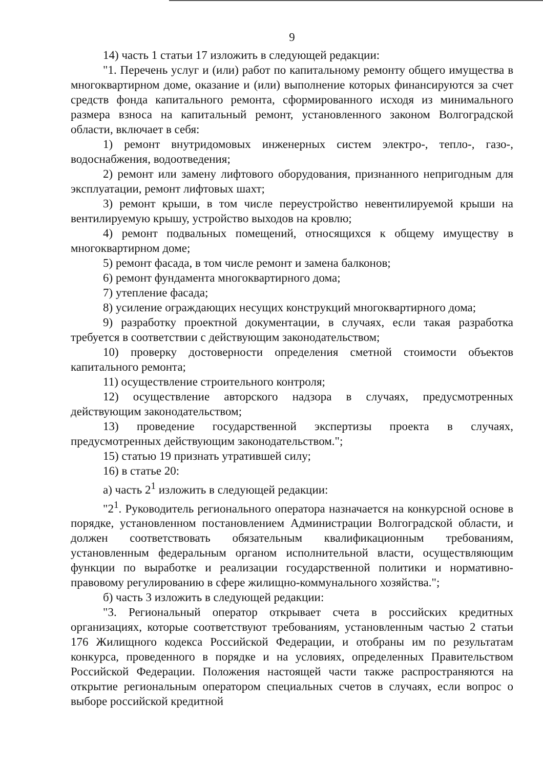9
14) часть 1 статьи 17 изложить в следующей редакции:
"1. Перечень услуг и (или) работ по капитальному ремонту общего имущества в многоквартирном доме, оказание и (или) выполнение которых финансируются за счет средств фонда капитального ремонта, сформированного исходя из минимального размера взноса на капитальный ремонт, установленного законом Волгоградской области, включает в себя:
1) ремонт внутридомовых инженерных систем электро-, тепло-, газо-, водоснабжения, водоотведения;
2) ремонт или замену лифтового оборудования, признанного непригодным для эксплуатации, ремонт лифтовых шахт;
3) ремонт крыши, в том числе переустройство невентилируемой крыши на вентилируемую крышу, устройство выходов на кровлю;
4) ремонт подвальных помещений, относящихся к общему имуществу в многоквартирном доме;
5) ремонт фасада, в том числе ремонт и замена балконов;
6) ремонт фундамента многоквартирного дома;
7) утепление фасада;
8) усиление ограждающих несущих конструкций многоквартирного дома;
9) разработку проектной документации, в случаях, если такая разработка требуется в соответствии с действующим законодательством;
10) проверку достоверности определения сметной стоимости объектов капитального ремонта;
11) осуществление строительного контроля;
12) осуществление авторского надзора в случаях, предусмотренных действующим законодательством;
13) проведение государственной экспертизы проекта в случаях, предусмотренных действующим законодательством.";
15) статью 19 признать утратившей силу;
16) в статье 20:
а) часть 2<sup>1</sup> изложить в следующей редакции:
"2<sup>1</sup>. Руководитель регионального оператора назначается на конкурсной основе в порядке, установленном постановлением Администрации Волгоградской области, и должен соответствовать обязательным квалификационным требованиям, установленным федеральным органом исполнительной власти, осуществляющим функции по выработке и реализации государственной политики и нормативно-правовому регулированию в сфере жилищно-коммунального хозяйства.";
б) часть 3 изложить в следующей редакции:
"3. Региональный оператор открывает счета в российских кредитных организациях, которые соответствуют требованиям, установленным частью 2 статьи 176 Жилищного кодекса Российской Федерации, и отобраны им по результатам конкурса, проведенного в порядке и на условиях, определенных Правительством Российской Федерации. Положения настоящей части также распространяются на открытие региональным оператором специальных счетов в случаях, если вопрос о выборе российской кредитной